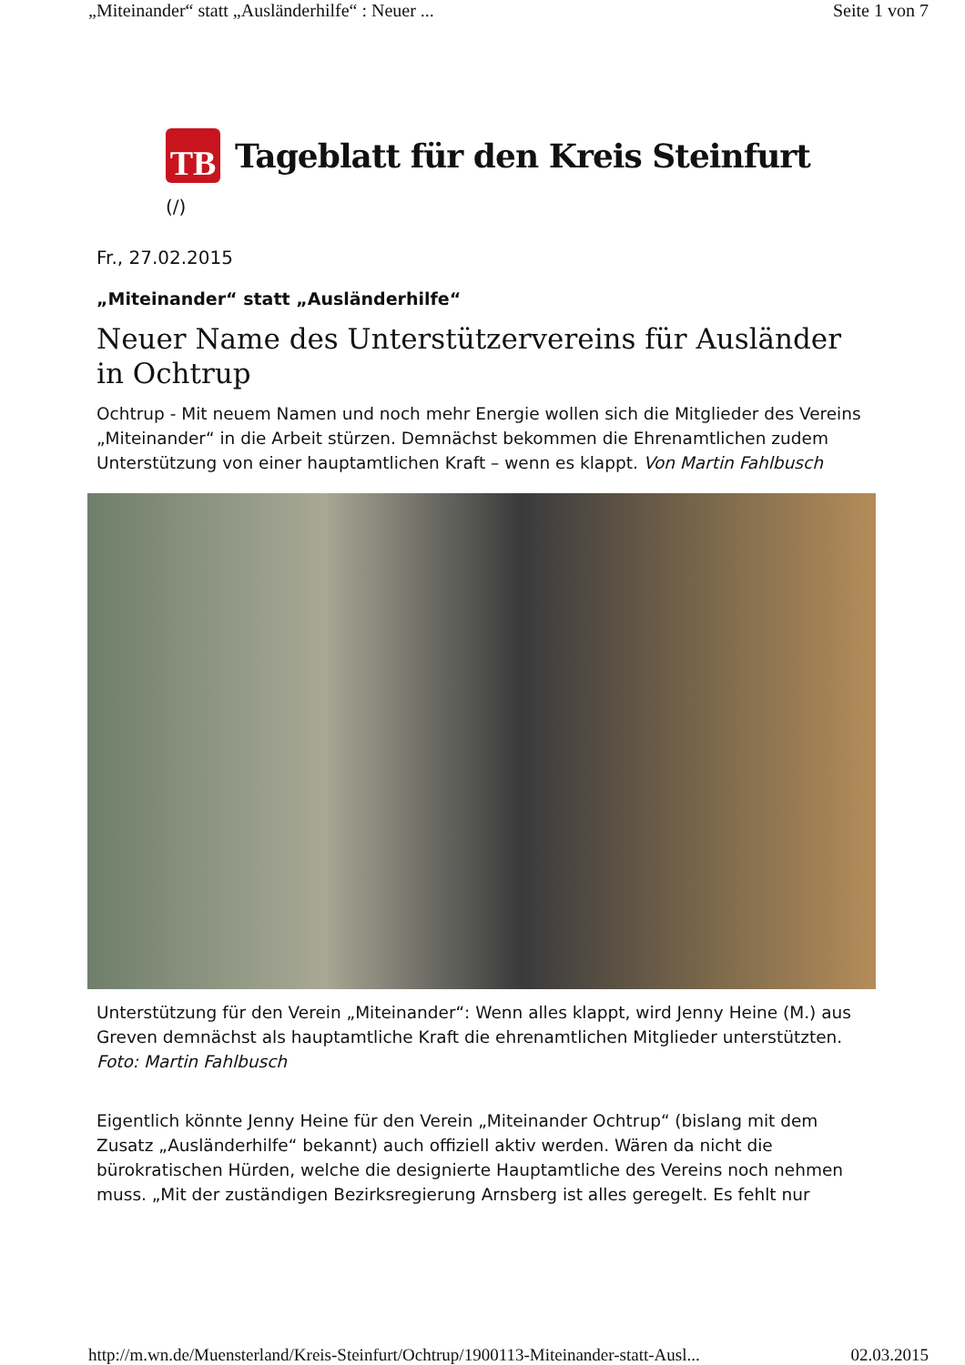„Miteinander“ statt „Ausländerhilfe“ : Neuer ... Seite 1 von 7
TB
Tageblatt für den Kreis Steinfurt
(/)
Fr., 27.02.2015
„Miteinander“ statt „Ausländerhilfe“
Neuer Name des Unterstützervereins für Ausländer in Ochtrup
Ochtrup - Mit neuem Namen und noch mehr Energie wollen sich die Mitglieder des Vereins „Miteinander“ in die Arbeit stürzen. Demnächst bekommen die Ehrenamtlichen zudem Unterstützung von einer hauptamtlichen Kraft – wenn es klappt. Von Martin Fahlbusch
Unterstützung für den Verein „Miteinander“: Wenn alles klappt, wird Jenny Heine (M.) aus Greven demnächst als hauptamtliche Kraft die ehrenamtlichen Mitglieder unterstützten. Foto: Martin Fahlbusch
Eigentlich könnte Jenny Heine für den Verein „Miteinander Ochtrup“ (bislang mit dem Zusatz „Ausländerhilfe“ bekannt) auch offiziell aktiv werden. Wären da nicht die bürokratischen Hürden, welche die designierte Hauptamtliche des Vereins noch nehmen muss. „Mit der zuständigen Bezirksregierung Arnsberg ist alles geregelt. Es fehlt nur
http://m.wn.de/Muensterland/Kreis-Steinfurt/Ochtrup/1900113-Miteinander-statt-Ausl... 02.03.2015